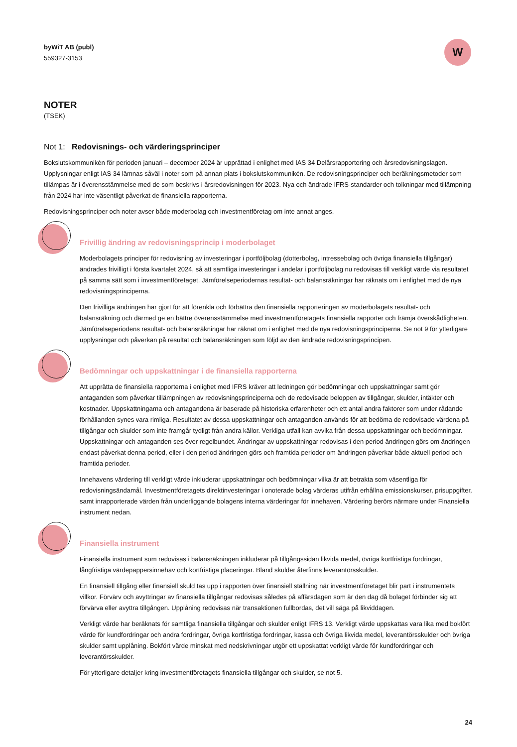byWiT AB (publ)
559327-3153
W
NOTER
(TSEK)
Not 1: Redovisnings- och värderingsprinciper
Bokslutskommunikén för perioden januari – december 2024 är upprättad i enlighet med IAS 34 Delårsrapportering och årsredovisningslagen. Upplysningar enligt IAS 34 lämnas såväl i noter som på annan plats i bokslutskommunikén. De redovisningsprinciper och beräkningsmetoder som tillämpas är i överensstämmelse med de som beskrivs i årsredovisningen för 2023. Nya och ändrade IFRS-standarder och tolkningar med tillämpning från 2024 har inte väsentligt påverkat de finansiella rapporterna.
Redovisningsprinciper och noter avser både moderbolag och investmentföretag om inte annat anges.
Frivillig ändring av redovisningsprincip i moderbolaget
Moderbolagets principer för redovisning av investeringar i portföljbolag (dotterbolag, intressebolag och övriga finansiella tillgångar) ändrades frivilligt i första kvartalet 2024, så att samtliga investeringar i andelar i portföljbolag nu redovisas till verkligt värde via resultatet på samma sätt som i investmentföretaget. Jämförelseperiodernas resultat- och balansräkningar har räknats om i enlighet med de nya redovisningsprinciperna.
Den frivilliga ändringen har gjort för att förenkla och förbättra den finansiella rapporteringen av moderbolagets resultat- och balansräkning och därmed ge en bättre överensstämmelse med investmentföretagets finansiella rapporter och främja överskådligheten. Jämförelseperiodens resultat- och balansräkningar har räknat om i enlighet med de nya redovisningsprinciperna. Se not 9 för ytterligare upplysningar och påverkan på resultat och balansräkningen som följd av den ändrade redovisningsprincipen.
Bedömningar och uppskattningar i de finansiella rapporterna
Att upprätta de finansiella rapporterna i enlighet med IFRS kräver att ledningen gör bedömningar och uppskattningar samt gör antaganden som påverkar tillämpningen av redovisningsprinciperna och de redovisade beloppen av tillgångar, skulder, intäkter och kostnader. Uppskattningarna och antagandena är baserade på historiska erfarenheter och ett antal andra faktorer som under rådande förhållanden synes vara rimliga. Resultatet av dessa uppskattningar och antaganden används för att bedöma de redovisade värdena på tillgångar och skulder som inte framgår tydligt från andra källor. Verkliga utfall kan avvika från dessa uppskattningar och bedömningar. Uppskattningar och antaganden ses över regelbundet. Ändringar av uppskattningar redovisas i den period ändringen görs om ändringen endast påverkat denna period, eller i den period ändringen görs och framtida perioder om ändringen påverkar både aktuell period och framtida perioder.
Innehavens värdering till verkligt värde inkluderar uppskattningar och bedömningar vilka är att betrakta som väsentliga för redovisningsändamål. Investmentföretagets direktinvesteringar i onoterade bolag värderas utifrån erhållna emissionskurser, prisuppgifter, samt inrapporterade värden från underliggande bolagens interna värderingar för innehaven. Värdering berörs närmare under Finansiella instrument nedan.
Finansiella instrument
Finansiella instrument som redovisas i balansräkningen inkluderar på tillgångssidan likvida medel, övriga kortfristiga fordringar, långfristiga värdepappersinnehav och kortfristiga placeringar. Bland skulder återfinns leverantörsskulder.
En finansiell tillgång eller finansiell skuld tas upp i rapporten över finansiell ställning när investmentföretaget blir part i instrumentets villkor. Förvärv och avyttringar av finansiella tillgångar redovisas således på affärsdagen som är den dag då bolaget förbinder sig att förvärva eller avyttra tillgången. Upplåning redovisas när transaktionen fullbordas, det vill säga på likviddagen.
Verkligt värde har beräknats för samtliga finansiella tillgångar och skulder enligt IFRS 13. Verkligt värde uppskattas vara lika med bokfört värde för kundfordringar och andra fordringar, övriga kortfristiga fordringar, kassa och övriga likvida medel, leverantörsskulder och övriga skulder samt upplåning. Bokfört värde minskat med nedskrivningar utgör ett uppskattat verkligt värde för kundfordringar och leverantörsskulder.
För ytterligare detaljer kring investmentföretagets finansiella tillgångar och skulder, se not 5.
24